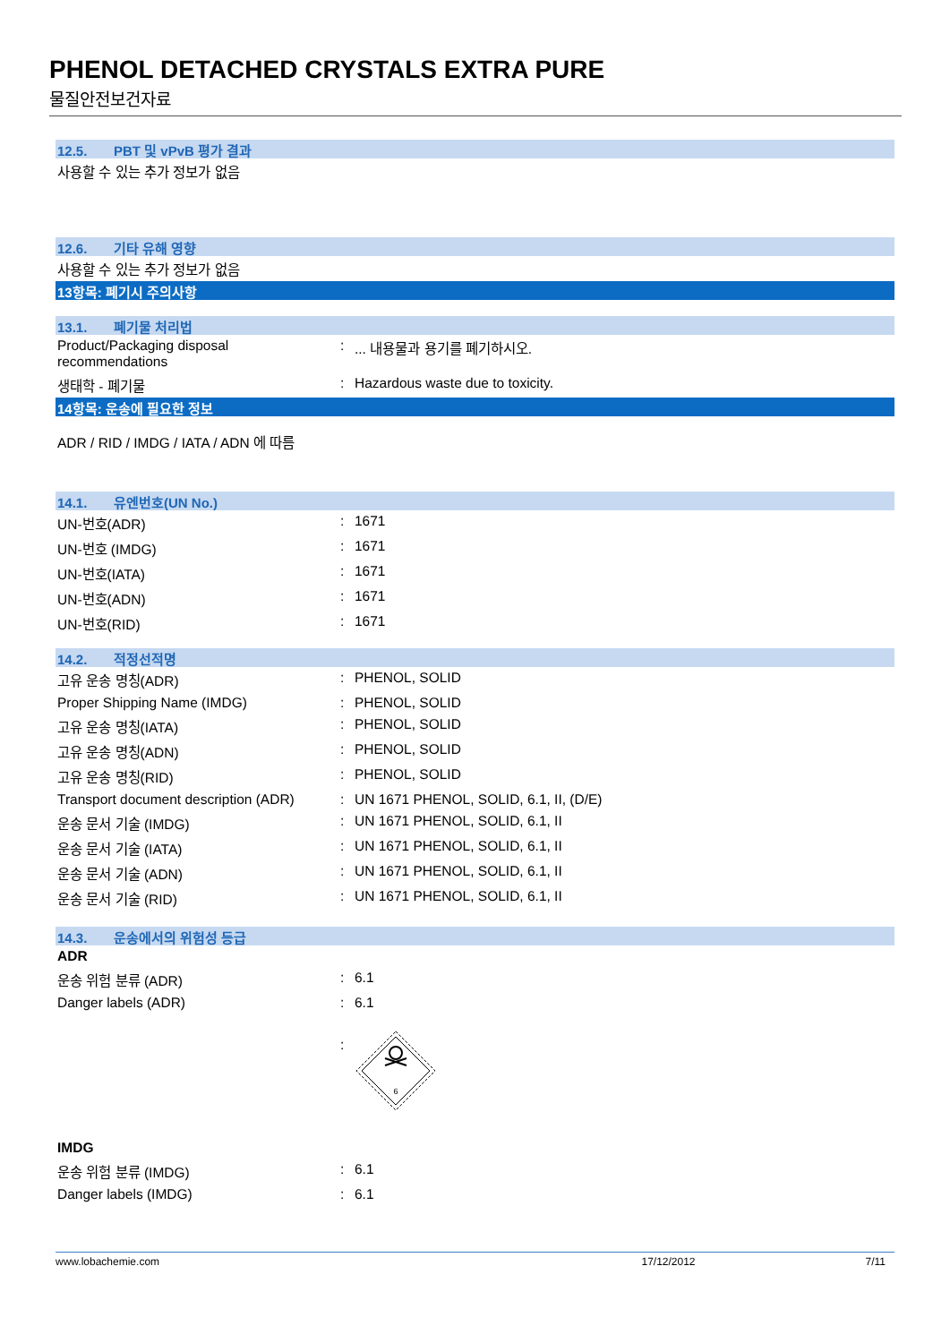PHENOL DETACHED CRYSTALS EXTRA PURE
물질안전보건자료
12.5. PBT 및 vPvB 평가 결과
사용할 수 있는 추가 정보가 없음
12.6. 기타 유해 영향
사용할 수 있는 추가 정보가 없음
13항목: 폐기시 주의사항
13.1. 폐기물 처리법
| Product/Packaging disposal recommendations | : | ... 내용물과 용기를 폐기하시오. |
| 생태학 - 폐기물 | : | Hazardous waste due to toxicity. |
14항목: 운송에 필요한 정보
ADR / RID / IMDG / IATA / ADN 에 따름
14.1. 유엔번호(UN No.)
| UN-번호(ADR) | : | 1671 |
| UN-번호 (IMDG) | : | 1671 |
| UN-번호(IATA) | : | 1671 |
| UN-번호(ADN) | : | 1671 |
| UN-번호(RID) | : | 1671 |
14.2. 적정선적명
| 고유 운송 명칭(ADR) | : | PHENOL, SOLID |
| Proper Shipping Name (IMDG) | : | PHENOL, SOLID |
| 고유 운송 명칭(IATA) | : | PHENOL, SOLID |
| 고유 운송 명칭(ADN) | : | PHENOL, SOLID |
| 고유 운송 명칭(RID) | : | PHENOL, SOLID |
| Transport document description (ADR) | : | UN 1671 PHENOL, SOLID, 6.1, II, (D/E) |
| 운송 문서 기술 (IMDG) | : | UN 1671 PHENOL, SOLID, 6.1, II |
| 운송 문서 기술 (IATA) | : | UN 1671 PHENOL, SOLID, 6.1, II |
| 운송 문서 기술 (ADN) | : | UN 1671 PHENOL, SOLID, 6.1, II |
| 운송 문서 기술 (RID) | : | UN 1671 PHENOL, SOLID, 6.1, II |
14.3. 운송에서의 위험성 등급
ADR
| 운송 위험 분류 (ADR) | : | 6.1 |
| Danger labels (ADR) | : | 6.1 |
| | : | 6 |
IMDG
| 운송 위험 분류 (IMDG) | : | 6.1 |
| Danger labels (IMDG) | : | 6.1 |
www.lobachemie.com 17/12/2012 7/11